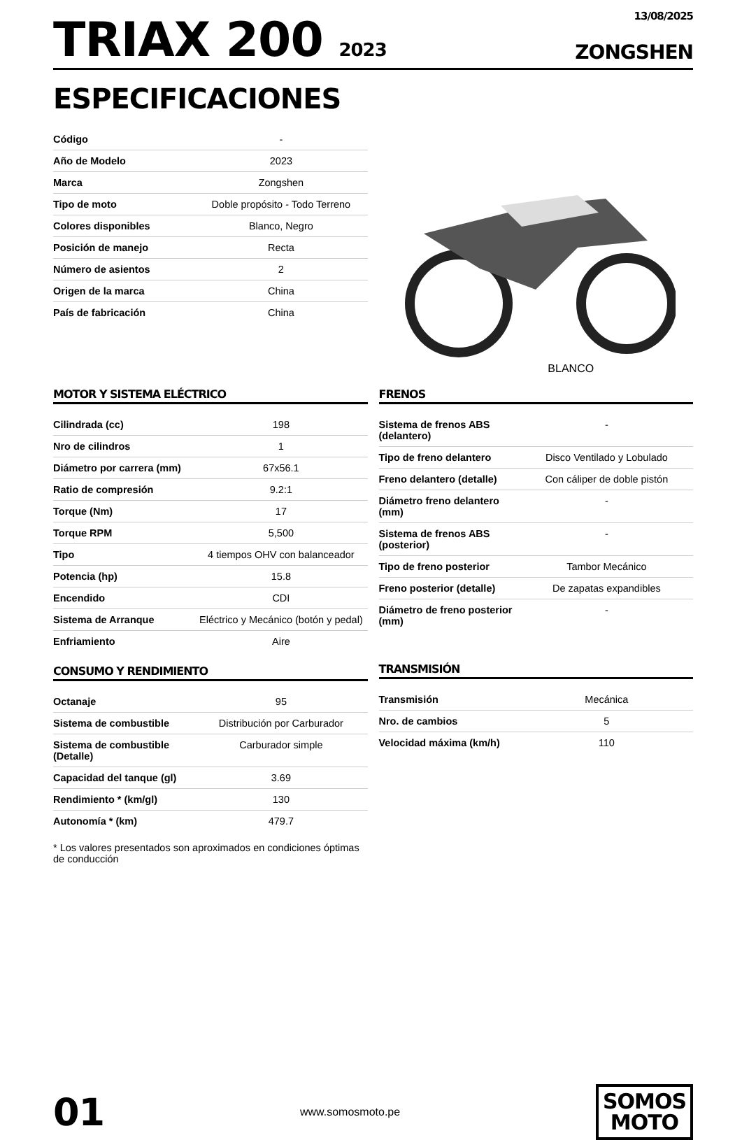TRIAX 200 2023
13/08/2025
ZONGSHEN
ESPECIFICACIONES
| Código | - |
| Año de Modelo | 2023 |
| Marca | Zongshen |
| Tipo de moto | Doble propósito - Todo Terreno |
| Colores disponibles | Blanco, Negro |
| Posición de manejo | Recta |
| Número de asientos | 2 |
| Origen de la marca | China |
| País de fabricación | China |
BLANCO
MOTOR Y SISTEMA ELÉCTRICO
| Cilindrada (cc) | 198 |
| Nro de cilindros | 1 |
| Diámetro por carrera (mm) | 67x56.1 |
| Ratio de compresión | 9.2:1 |
| Torque (Nm) | 17 |
| Torque RPM | 5,500 |
| Tipo | 4 tiempos OHV con balanceador |
| Potencia (hp) | 15.8 |
| Encendido | CDI |
| Sistema de Arranque | Eléctrico y Mecánico (botón y pedal) |
| Enfriamiento | Aire |
CONSUMO Y RENDIMIENTO
| Octanaje | 95 |
| Sistema de combustible | Distribución por Carburador |
| Sistema de combustible (Detalle) | Carburador simple |
| Capacidad del tanque (gl) | 3.69 |
| Rendimiento * (km/gl) | 130 |
| Autonomía * (km) | 479.7 |
* Los valores presentados son aproximados en condiciones óptimas de conducción
FRENOS
| Sistema de frenos ABS (delantero) | - |
| Tipo de freno delantero | Disco Ventilado y Lobulado |
| Freno delantero (detalle) | Con cáliper de doble pistón |
| Diámetro freno delantero (mm) | - |
| Sistema de frenos ABS (posterior) | - |
| Tipo de freno posterior | Tambor Mecánico |
| Freno posterior (detalle) | De zapatas expandibles |
| Diámetro de freno posterior (mm) | - |
TRANSMISIÓN
| Transmisión | Mecánica |
| Nro. de cambios | 5 |
| Velocidad máxima (km/h) | 110 |
01
www.somosmoto.pe
SOMOS
MOTO